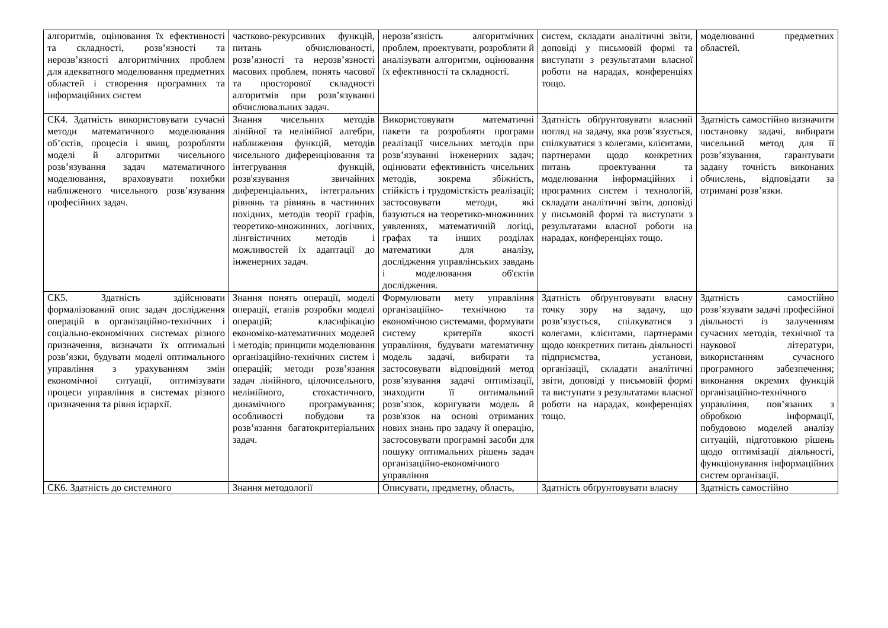| алгоритмів, оцінювання їх ефективності та складності, розв’язності та нерозв’язності алгоритмічних проблем для адекватного моделювання предметних областей і створення програмних та інформаційних систем | частково-рекурсивних функцій, питань обчислюваності, розв’язності та нерозв’язності масових проблем, понять часової та просторової складності алгоритмів при розв’язуванні обчислювальних задач. | нерозв’язність алгоритмічних проблем, проектувати, розробляти й аналізувати алгоритми, оцінювання їх ефективності та складності. | систем, складати аналітичні звіти, доповіді у письмовій формі та виступати з результатами власної роботи на нарадах, конференціях тощо. | моделюванні предметних областей. |
| СК4. Здатність використовувати сучасні методи математичного моделювання об’єктів, процесів і явищ, розробляти моделі й алгоритми чисельного розв’язування задач математичного моделювання, враховувати похибки наближеного чисельного розв’язування професійних задач. | Знання чисельних методів лінійної та нелінійної алгебри, наближення функцій, методів чисельного диференціювання та інтегрування функцій, розв'язування звичайних диференціальних, інтегральних рівнянь та рівнянь в частинних похідних, методів теорії графів, теоретико-множинних, логічних, лінгвістичних методів і можливостей їх адаптації до інженерних задач. | Використовувати математичні пакети та розробляти програми реалізації чисельних методів при розв’язуванні інженерних задач; оцінювати ефективність чисельних методів, зокрема збіжність, стійкість і трудомісткість реалізації; застосовувати методи, які базуються на теоретико-множинних уявленнях, математичній логіці, графах та інших розділах математики для аналізу, дослідження управлінських завдань і моделювання об'єктів дослідження. | Здатність обґрунтовувати власний погляд на задачу, яка розв’язується, спілкуватися з колегами, клієнтами, партнерами щодо конкретних питань проектування та моделювання інформаційних і програмних систем і технологій, складати аналітичні звіти, доповіді у письмовій формі та виступати з результатами власної роботи на нарадах, конференціях тощо. | Здатність самостійно визначити постановку задачі, вибирати чисельний метод для її розв’язування, гарантувати задану точність виконаних обчислень, відповідати за отримані розв’язки. |
| СК5. Здатність здійснювати формалізований опис задач дослідження операцій в організаційно-технічних і соціально-економічних системах різного призначення, визначати їх оптимальні розв’язки, будувати моделі оптимального управління з урахуванням змін економічної ситуації, оптимізувати процеси управління в системах різного призначення та рівня ієрархії. | Знання понять операції, моделі операції, етапів розробки моделі операцій; класифікацію економіко-математичних моделей і методів; принципи моделювання організаційно-технічних систем і операцій; методи розв’язання задач лінійного, цілочисельного, нелінійного, стохастичного, динамічного програмування; особливості побудови та розв’язання багатокритеріальних задач. | Формулювати мету управління організаційно- технічною та економічною системами, формувати систему критеріїв якості управління, будувати математичну модель задачі, вибирати та застосовувати відповідний метод розв’язування задачі оптимізації, знаходити її оптимальний розв’язок, коригувати модель й розв'язок на основі отриманих нових знань про задачу й операцію, застосовувати програмні засоби для пошуку оптимальних рішень задач організаційно-економічного управління | Здатність обґрунтовувати власну точку зору на задачу, що розв’язується, спілкуватися з колегами, клієнтами, партнерами щодо конкретних питань діяльності підприємства, установи, організації, складати аналітичні звіти, доповіді у письмовій формі та виступати з результатами власної роботи на нарадах, конференціях тощо. | Здатність самостійно розв’язувати задачі професійної діяльності із залученням сучасних методів, технічної та наукової літератури, використанням сучасного програмного забезпечення; виконання окремих функцій організаційно-технічного управління, пов’язаних з обробкою інформації, побудовою моделей аналізу ситуацій, підготовкою рішень щодо оптимізації діяльності, функціонування інформаційних систем організації. |
| СК6. Здатність до системного | Знання методології | Описувати, предметну, область, | Здатність обґрунтовувати власну | Здатність самостійно |